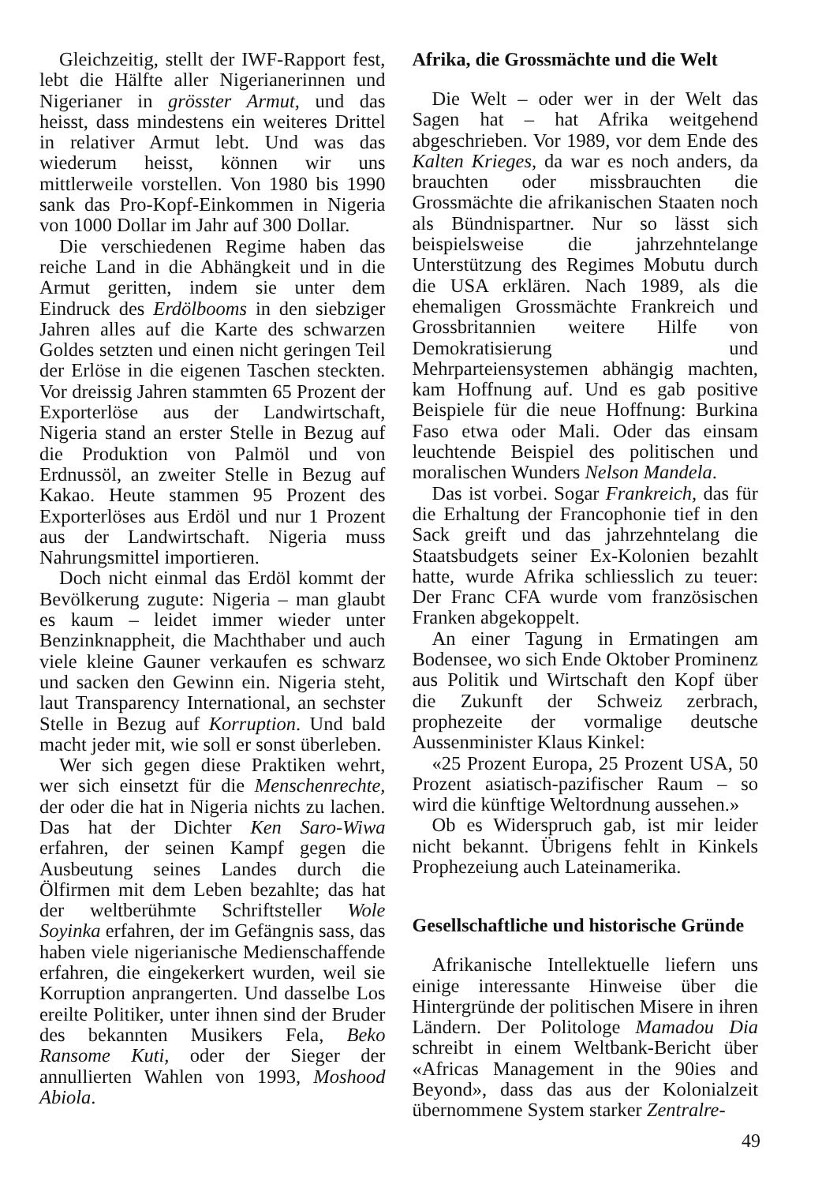Gleichzeitig, stellt der IWF-Rapport fest, lebt die Hälfte aller Nigerianerinnen und Nigerianer in grösster Armut, und das heisst, dass mindestens ein weiteres Drittel in relativer Armut lebt. Und was das wiederum heisst, können wir uns mittlerweile vorstellen. Von 1980 bis 1990 sank das Pro-Kopf-Einkommen in Nigeria von 1000 Dollar im Jahr auf 300 Dollar.
Die verschiedenen Regime haben das reiche Land in die Abhängkeit und in die Armut geritten, indem sie unter dem Eindruck des Erdölbooms in den siebziger Jahren alles auf die Karte des schwarzen Goldes setzten und einen nicht geringen Teil der Erlöse in die eigenen Taschen steckten. Vor dreissig Jahren stammten 65 Prozent der Exporterlöse aus der Landwirtschaft, Nigeria stand an erster Stelle in Bezug auf die Produktion von Palmöl und von Erdnussöl, an zweiter Stelle in Bezug auf Kakao. Heute stammen 95 Prozent des Exporterlöses aus Erdöl und nur 1 Prozent aus der Landwirtschaft. Nigeria muss Nahrungsmittel importieren.
Doch nicht einmal das Erdöl kommt der Bevölkerung zugute: Nigeria – man glaubt es kaum – leidet immer wieder unter Benzinknappheit, die Machthaber und auch viele kleine Gauner verkaufen es schwarz und sacken den Gewinn ein. Nigeria steht, laut Transparency International, an sechster Stelle in Bezug auf Korruption. Und bald macht jeder mit, wie soll er sonst überleben.
Wer sich gegen diese Praktiken wehrt, wer sich einsetzt für die Menschenrechte, der oder die hat in Nigeria nichts zu lachen. Das hat der Dichter Ken Saro-Wiwa erfahren, der seinen Kampf gegen die Ausbeutung seines Landes durch die Ölfirmen mit dem Leben bezahlte; das hat der weltberühmte Schriftsteller Wole Soyinka erfahren, der im Gefängnis sass, das haben viele nigerianische Medienschaffende erfahren, die eingekerkert wurden, weil sie Korruption anprangerten. Und dasselbe Los ereilte Politiker, unter ihnen sind der Bruder des bekannten Musikers Fela, Beko Ransome Kuti, oder der Sieger der annullierten Wahlen von 1993, Moshood Abiola.
Afrika, die Grossmächte und die Welt
Die Welt – oder wer in der Welt das Sagen hat – hat Afrika weitgehend abgeschrieben. Vor 1989, vor dem Ende des Kalten Krieges, da war es noch anders, da brauchten oder missbrauchten die Grossmächte die afrikanischen Staaten noch als Bündnispartner. Nur so lässt sich beispielsweise die jahrzehntelange Unterstützung des Regimes Mobutu durch die USA erklären. Nach 1989, als die ehemaligen Grossmächte Frankreich und Grossbritannien weitere Hilfe von Demokratisierung und Mehrparteiensystemen abhängig machten, kam Hoffnung auf. Und es gab positive Beispiele für die neue Hoffnung: Burkina Faso etwa oder Mali. Oder das einsam leuchtende Beispiel des politischen und moralischen Wunders Nelson Mandela.
Das ist vorbei. Sogar Frankreich, das für die Erhaltung der Francophonie tief in den Sack greift und das jahrzehntelang die Staatsbudgets seiner Ex-Kolonien bezahlt hatte, wurde Afrika schliesslich zu teuer: Der Franc CFA wurde vom französischen Franken abgekoppelt.
An einer Tagung in Ermatingen am Bodensee, wo sich Ende Oktober Prominenz aus Politik und Wirtschaft den Kopf über die Zukunft der Schweiz zerbrach, prophezeite der vormalige deutsche Aussenminister Klaus Kinkel:
«25 Prozent Europa, 25 Prozent USA, 50 Prozent asiatisch-pazifischer Raum – so wird die künftige Weltordnung aussehen.»
Ob es Widerspruch gab, ist mir leider nicht bekannt. Übrigens fehlt in Kinkels Prophezeiung auch Lateinamerika.
Gesellschaftliche und historische Gründe
Afrikanische Intellektuelle liefern uns einige interessante Hinweise über die Hintergründe der politischen Misere in ihren Ländern. Der Politologe Mamadou Dia schreibt in einem Weltbank-Bericht über «Africas Management in the 90ies and Beyond», dass das aus der Kolonialzeit übernommene System starker Zentralre-
49